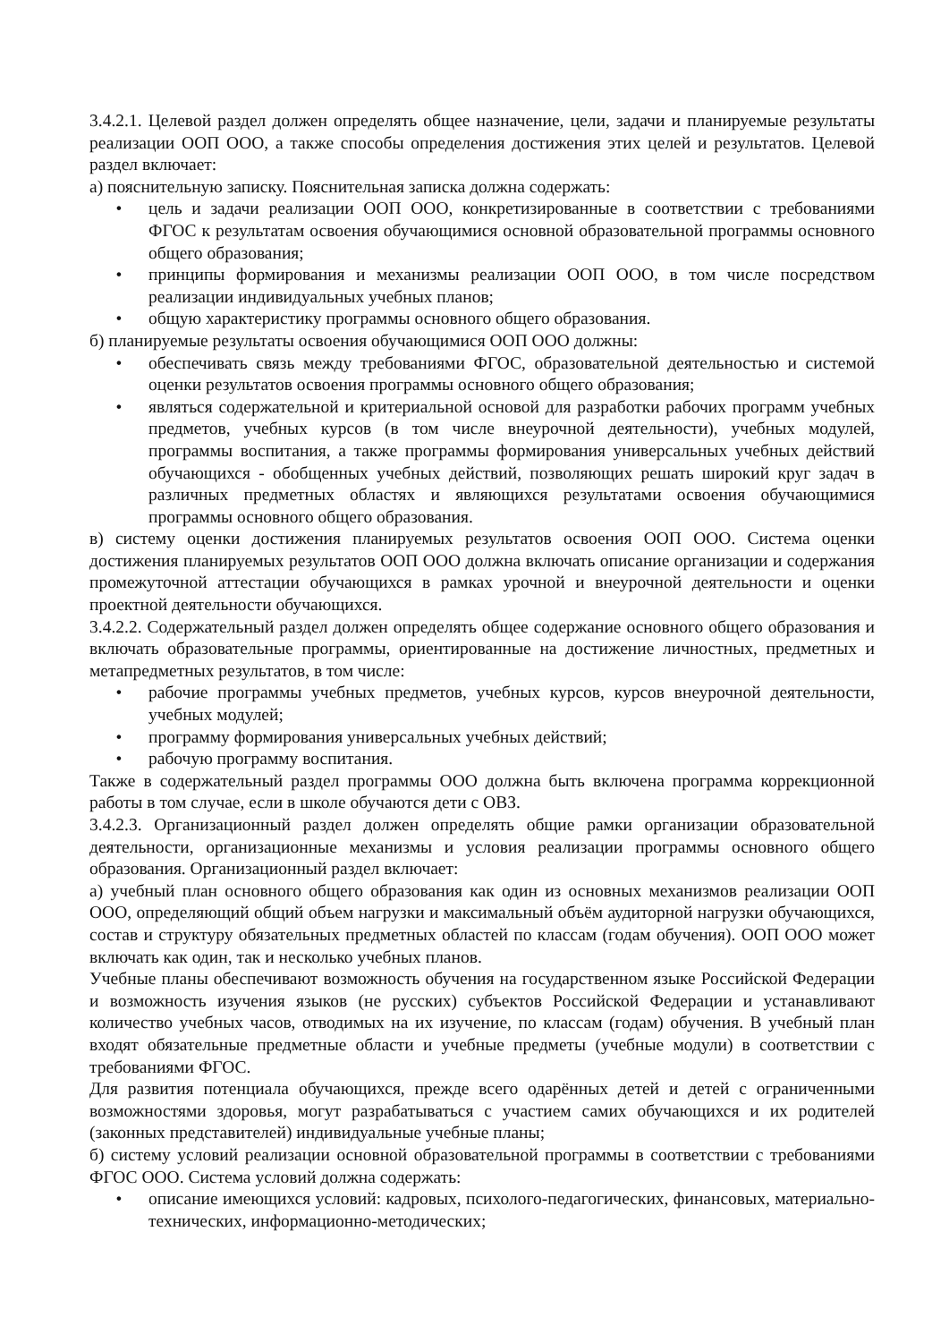3.4.2.1. Целевой раздел должен определять общее назначение, цели, задачи и планируемые результаты реализации ООП ООО, а также способы определения достижения этих целей и результатов. Целевой раздел включает:
а) пояснительную записку. Пояснительная записка должна содержать:
• цель и задачи реализации ООП ООО, конкретизированные в соответствии с требованиями ФГОС к результатам освоения обучающимися основной образовательной программы основного общего образования;
• принципы формирования и механизмы реализации ООП ООО, в том числе посредством реализации индивидуальных учебных планов;
• общую характеристику программы основного общего образования.
б) планируемые результаты освоения обучающимися ООП ООО должны:
• обеспечивать связь между требованиями ФГОС, образовательной деятельностью и системой оценки результатов освоения программы основного общего образования;
• являться содержательной и критериальной основой для разработки рабочих программ учебных предметов, учебных курсов (в том числе внеурочной деятельности), учебных модулей, программы воспитания, а также программы формирования универсальных учебных действий обучающихся - обобщенных учебных действий, позволяющих решать широкий круг задач в различных предметных областях и являющихся результатами освоения обучающимися программы основного общего образования.
в) систему оценки достижения планируемых результатов освоения ООП ООО. Система оценки достижения планируемых результатов ООП ООО должна включать описание организации и содержания промежуточной аттестации обучающихся в рамках урочной и внеурочной деятельности и оценки проектной деятельности обучающихся.
3.4.2.2. Содержательный раздел должен определять общее содержание основного общего образования и включать образовательные программы, ориентированные на достижение личностных, предметных и метапредметных результатов, в том числе:
• рабочие программы учебных предметов, учебных курсов, курсов внеурочной деятельности, учебных модулей;
• программу формирования универсальных учебных действий;
• рабочую программу воспитания.
Также в содержательный раздел программы ООО должна быть включена программа коррекционной работы в том случае, если в школе обучаются дети с ОВЗ.
3.4.2.3. Организационный раздел должен определять общие рамки организации образовательной деятельности, организационные механизмы и условия реализации программы основного общего образования. Организационный раздел включает:
а) учебный план основного общего образования как один из основных механизмов реализации ООП ООО, определяющий общий объем нагрузки и максимальный объём аудиторной нагрузки обучающихся, состав и структуру обязательных предметных областей по классам (годам обучения). ООП ООО может включать как один, так и несколько учебных планов.
Учебные планы обеспечивают возможность обучения на государственном языке Российской Федерации и возможность изучения языков (не русских) субъектов Российской Федерации и устанавливают количество учебных часов, отводимых на их изучение, по классам (годам) обучения. В учебный план входят обязательные предметные области и учебные предметы (учебные модули) в соответствии с требованиями ФГОС.
Для развития потенциала обучающихся, прежде всего одарённых детей и детей с ограниченными возможностями здоровья, могут разрабатываться с участием самих обучающихся и их родителей (законных представителей) индивидуальные учебные планы;
б) систему условий реализации основной образовательной программы в соответствии с требованиями ФГОС ООО. Система условий должна содержать:
• описание имеющихся условий: кадровых, психолого-педагогических, финансовых, материально-технических, информационно-методических;